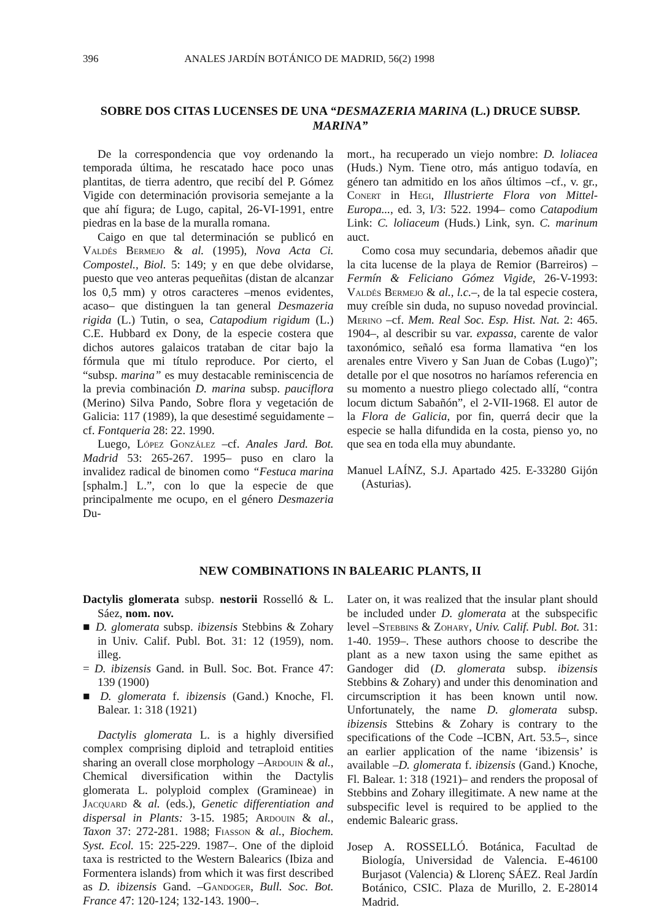396 ANALES JARDÍN BOTÁNICO DE MADRID, 56(2) 1998
SOBRE DOS CITAS LUCENSES DE UNA “DESMAZERIA MARINA (L.) DRUCE SUBSP. MARINA”
De la correspondencia que voy ordenando la temporada última, he rescatado hace poco unas plantitas, de tierra adentro, que recibí del P. Gómez Vigide con determinación provisoria semejante a la que ahí figura; de Lugo, capital, 26-VI-1991, entre piedras en la base de la muralla romana.
Caigo en que tal determinación se publicó en Valdés Bermejo & al. (1995), Nova Acta Ci. Compostel., Biol. 5: 149; y en que debe olvidarse, puesto que veo anteras pequeñitas (distan de alcanzar los 0,5 mm) y otros caracteres –menos evidentes, acaso– que distinguen la tan general Desmazeria rigida (L.) Tutin, o sea, Catapodium rigidum (L.) C.E. Hubbard ex Dony, de la especie costera que dichos autores galaicos trataban de citar bajo la fórmula que mi título reproduce. Por cierto, el “subsp. marina” es muy destacable reminiscencia de la previa combinación D. marina subsp. pauciflora (Merino) Silva Pando, Sobre flora y vegetación de Galicia: 117 (1989), la que desestimé seguidamente –cf. Fontqueria 28: 22. 1990.
Luego, López González –cf. Anales Jard. Bot. Madrid 53: 265-267. 1995– puso en claro la invalidez radical de binomen como “Festuca marina [sphalm.] L.”, con lo que la especie de que principalmente me ocupo, en el género Desmazeria Du-
mort., ha recuperado un viejo nombre: D. loliacea (Huds.) Nym. Tiene otro, más antiguo todavía, en género tan admitido en los años últimos –cf., v. gr., Conert in Hegi, Illustrierte Flora von Mittel-Europa..., ed. 3, I/3: 522. 1994– como Catapodium Link: C. loliaceum (Huds.) Link, syn. C. marinum auct.
Como cosa muy secundaria, debemos añadir que la cita lucense de la playa de Remior (Barreiros) –Fermín & Feliciano Gómez Vigide, 26-V-1993: Valdés Bermejo & al., l.c.–, de la tal especie costera, muy creíble sin duda, no supuso novedad provincial. Merino –cf. Mem. Real Soc. Esp. Hist. Nat. 2: 465. 1904–, al describir su var. expassa, carente de valor taxonómico, señaló esa forma llamativa “en los arenales entre Vivero y San Juan de Cobas (Lugo)”; detalle por el que nosotros no haríamos referencia en su momento a nuestro pliego colectado allí, “contra locum dictum Sabañón”, el 2-VII-1968. El autor de la Flora de Galicia, por fin, querrá decir que la especie se halla difundida en la costa, pienso yo, no que sea en toda ella muy abundante.
Manuel LAÍNZ, S.J. Apartado 425. E-33280 Gijón (Asturias).
NEW COMBINATIONS IN BALEARIC PLANTS, II
Dactylis glomerata subsp. nestorii Rosselló & L. Sáez, nom. nov.
■ D. glomerata subsp. ibizensis Stebbins & Zohary in Univ. Calif. Publ. Bot. 31: 12 (1959), nom. illeg.
= D. ibizensis Gand. in Bull. Soc. Bot. France 47: 139 (1900)
■ D. glomerata f. ibizensis (Gand.) Knoche, Fl. Balear. 1: 318 (1921)
Dactylis glomerata L. is a highly diversified complex comprising diploid and tetraploid entities sharing an overall close morphology –Ardouin & al., Chemical diversification within the Dactylis glomerata L. polyploid complex (Gramineae) in Jacquard & al. (eds.), Genetic differentiation and dispersal in Plants: 3-15. 1985; Ardouin & al., Taxon 37: 272-281. 1988; Fiasson & al., Biochem. Syst. Ecol. 15: 225-229. 1987–. One of the diploid taxa is restricted to the Western Balearics (Ibiza and Formentera islands) from which it was first described as D. ibizensis Gand. –Gandoger, Bull. Soc. Bot. France 47: 120-124; 132-143. 1900–.
Later on, it was realized that the insular plant should be included under D. glomerata at the subspecific level –Stebbins & Zohary, Univ. Calif. Publ. Bot. 31: 1-40. 1959–. These authors choose to describe the plant as a new taxon using the same epithet as Gandoger did (D. glomerata subsp. ibizensis Stebbins & Zohary) and under this denomination and circumscription it has been known until now. Unfortunately, the name D. glomerata subsp. ibizensis Sttebins & Zohary is contrary to the specifications of the Code –ICBN, Art. 53.5–, since an earlier application of the name ‘ibizensis’ is available –D. glomerata f. ibizensis (Gand.) Knoche, Fl. Balear. 1: 318 (1921)– and renders the proposal of Stebbins and Zohary illegitimate. A new name at the subspecific level is required to be applied to the endemic Balearic grass.
Josep A. ROSSELLÓ. Botánica, Facultad de Biología, Universidad de Valencia. E-46100 Burjasot (Valencia) & Llorenç SÁEZ. Real Jardín Botánico, CSIC. Plaza de Murillo, 2. E-28014 Madrid.